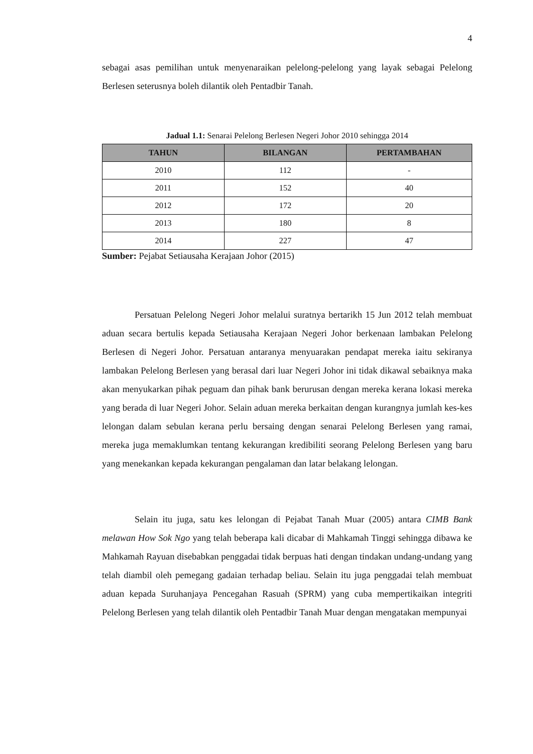4
sebagai asas pemilihan untuk menyenaraikan pelelong-pelelong yang layak sebagai Pelelong Berlesen seterusnya boleh dilantik oleh Pentadbir Tanah.
Jadual 1.1: Senarai Pelelong Berlesen Negeri Johor 2010 sehingga 2014
| TAHUN | BILANGAN | PERTAMBAHAN |
| --- | --- | --- |
| 2010 | 112 | - |
| 2011 | 152 | 40 |
| 2012 | 172 | 20 |
| 2013 | 180 | 8 |
| 2014 | 227 | 47 |
Sumber: Pejabat Setiausaha Kerajaan Johor (2015)
Persatuan Pelelong Negeri Johor melalui suratnya bertarikh 15 Jun 2012 telah membuat aduan secara bertulis kepada Setiausaha Kerajaan Negeri Johor berkenaan lambakan Pelelong Berlesen di Negeri Johor. Persatuan antaranya menyuarakan pendapat mereka iaitu sekiranya lambakan Pelelong Berlesen yang berasal dari luar Negeri Johor ini tidak dikawal sebaiknya maka akan menyukarkan pihak peguam dan pihak bank berurusan dengan mereka kerana lokasi mereka yang berada di luar Negeri Johor. Selain aduan mereka berkaitan dengan kurangnya jumlah kes-kes lelongan dalam sebulan kerana perlu bersaing dengan senarai Pelelong Berlesen yang ramai, mereka juga memaklumkan tentang kekurangan kredibiliti seorang Pelelong Berlesen yang baru yang menekankan kepada kekurangan pengalaman dan latar belakang lelongan.
Selain itu juga, satu kes lelongan di Pejabat Tanah Muar (2005) antara CIMB Bank melawan How Sok Ngo yang telah beberapa kali dicabar di Mahkamah Tinggi sehingga dibawa ke Mahkamah Rayuan disebabkan penggadai tidak berpuas hati dengan tindakan undang-undang yang telah diambil oleh pemegang gadaian terhadap beliau. Selain itu juga penggadai telah membuat aduan kepada Suruhanjaya Pencegahan Rasuah (SPRM) yang cuba mempertikaikan integriti Pelelong Berlesen yang telah dilantik oleh Pentadbir Tanah Muar dengan mengatakan mempunyai